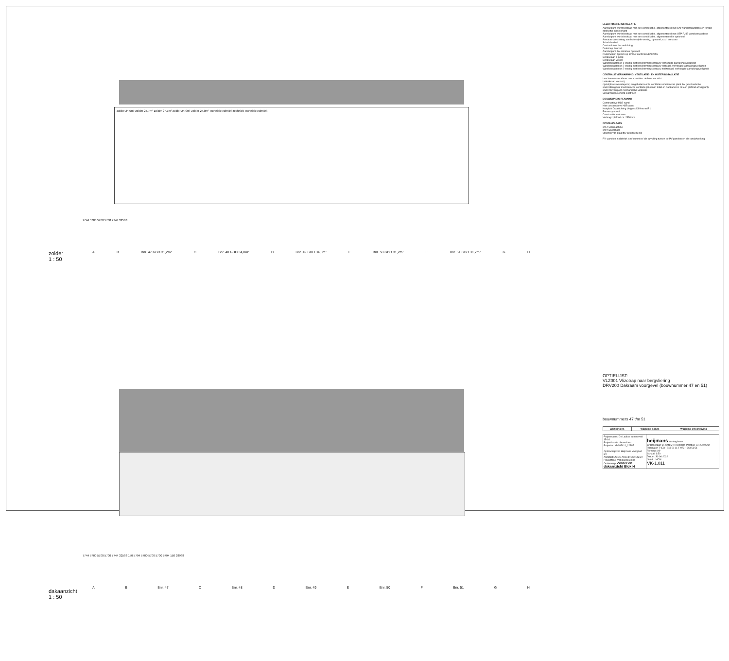zolder 24,0m² zolder 27,7m² zolder 27,7m² zolder 24,0m² zolder 24,0m² techniek techniek techniek techniek techniek
7744 5700 5700 5700 7744 32588
zolder
1 : 50
A B Bnr. 47 GBO 31,2m² C Bnr. 48 GBO 34,8m² D Bnr. 49 GBO 34,8m² E Bnr. 50 GBO 31,2m² F Bnr. 51 GBO 31,2m² G H
7744 5700 5700 5700 7744 32588 150 5794 5700 5700 5700 5794 150 28988
dakaanzicht
1 : 50
A B Bnr. 47 C Bnr. 48 D Bnr. 49 E Bnr. 50 F Bnr. 51 G H
ELEKTRISCHE INSTALLATIE
Aansluitpunt wordt bedraad met een combi kabel, afgemonteerd met CAI wandcontactdoos en female stekkertje in meterkast
Aansluitpunt wordt bedraad met een combi kabel, afgemonteerd met UTP RJ45 wandcontactdoos
Aansluitpunt wordt bedraad met een combi kabel, afgemonteerd is optioneel
Armatuur aansluiting aan buitenzijde woning, op wand, excl. armatuur
Schel deurbel
Centraaldoos tbv verlichting
Drukknop deurbel
Aansluitpunt tbv armatuur op wand
Rookmelder, optisch op lichtnet conform NEN 2555
Schakelaar, 1-polig
Schakelaar, wissel-
Wandcontactdoos 1-voudig met beschermingscontact, verhoogde aanrakingsveiligheid
Wandcontactdoos 2-voudig met beschermingscontact, verticaal, verhoogde aanrakingsveiligheid
Wandcontactdoos 2-voudig met beschermingscontact, horizontaal, verhoogde aanrakingsveiligheid
CENTRALE VERWARMING, VENTILATIE - EN WATERINSTALLATIE
hwa hemelwaterafvoer - voor posities zie blokoverzicht
buitenkraan vorstvrij
opstelplaats warmtepomp en gebalanceerde ventilatie voorzien van plaat tbv geluidreductie
wand afzuigpunt mechanische ventilatie (alleen in toilet en badkamer is dit een plafond afzuigpunt)
wand toevoerpunt mechanische ventilatie
verwarmingselement electrisch
BOUWKUNDIG RENVOOI
Constructieve HSB wand
Niet constructieve HSB wand
Kruipluik Draairichting Volgens DIN-norm R L
Entree symbool
Constructie aanbouw
Verlaagd plafond ca. 2350mm
OPSTELPLAATS
wm = wasmachine
wd = wasdroger
voorzien van plaat tbv geluidreductie
PV- panelen in dakvlak icm 'dummies' als opvulling tussen de PV-panelen en als randafwerking
OPTIELIJST:
VLZ001 Vlizotrap naar bergvliering
DRV200 Dakraam voorgevel (bouwnummer 47 en 51)
bouwnummers 47 t/m 51
| Wijziging nr. | Wijziging datum | Wijziging omschrijving |
| --- | --- | --- |
| Projectnaam: De Laakse tuinen veld 15-16 Projectlocatie: Amersfoort Projectnr.: G-105411_12387 Opdrachtgever: Heijmans Vastgoed BV Architect: ZECC ARCHITECTEN BV Projectfase: Verkooptekening Onderwerp: Zolder en dakaanzicht Blok H | heijmans Woningbouw Graafsebaan 65 5248 JT Rosmalen Postbus 171 5240 AD Rosmalen T 073 - 543 51 11 F 073 - 543 51 51 Formaat: A0 Schaal: 1:50 Datum: 30-06-2022 Getek.: MCM VK-1.011 |